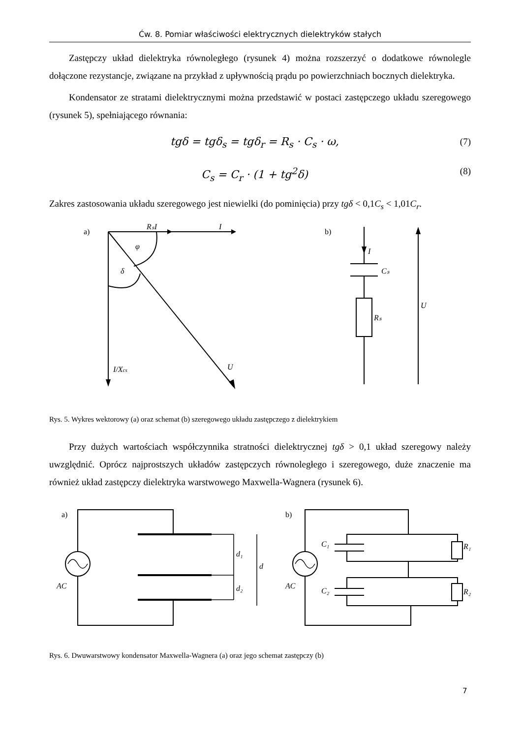Ćw. 8. Pomiar właściwości elektrycznych dielektryków stałych
Zastępczy układ dielektryka równoległego (rysunek 4) można rozszerzyć o dodatkowe równolegle dołączone rezystancje, związane na przykład z upływnością prądu po powierzchniach bocznych dielektryka.
Kondensator ze stratami dielektrycznymi można przedstawić w postaci zastępczego układu szeregowego (rysunek 5), spełniającego równania:
tgδ = tgδ<sub>s</sub> = tgδ<sub>r</sub> = R<sub>s</sub> · C<sub>s</sub> · ω, (7)
C<sub>s</sub> = C<sub>r</sub> · (1 + tg<sup>2</sup>δ) (8)
Zakres zastosowania układu szeregowego jest niewielki (do pominięcia) przy tgδ < 0,1C<sub>s</sub> < 1,01C<sub>r</sub>.
a)
RₛI
I
I/Xcs
U
φ
δ
b)
I
Cₛ
Rₛ
U
Rys. 5. Wykres wektorowy (a) oraz schemat (b) szeregowego układu zastępczego z dielektrykiem
Przy dużych wartościach współczynnika stratności dielektrycznej tgδ > 0,1 układ szeregowy należy uwzględnić. Oprócz najprostszych układów zastępczych równoległego i szeregowego, duże znaczenie ma również układ zastępczy dielektryka warstwowego Maxwella-Wagnera (rysunek 6).
a)
AC
d₁
d₂
d
b)
AC
C₁
C₂
R₁
R₂
Rys. 6. Dwuwarstwowy kondensator Maxwella-Wagnera (a) oraz jego schemat zastępczy (b)
7